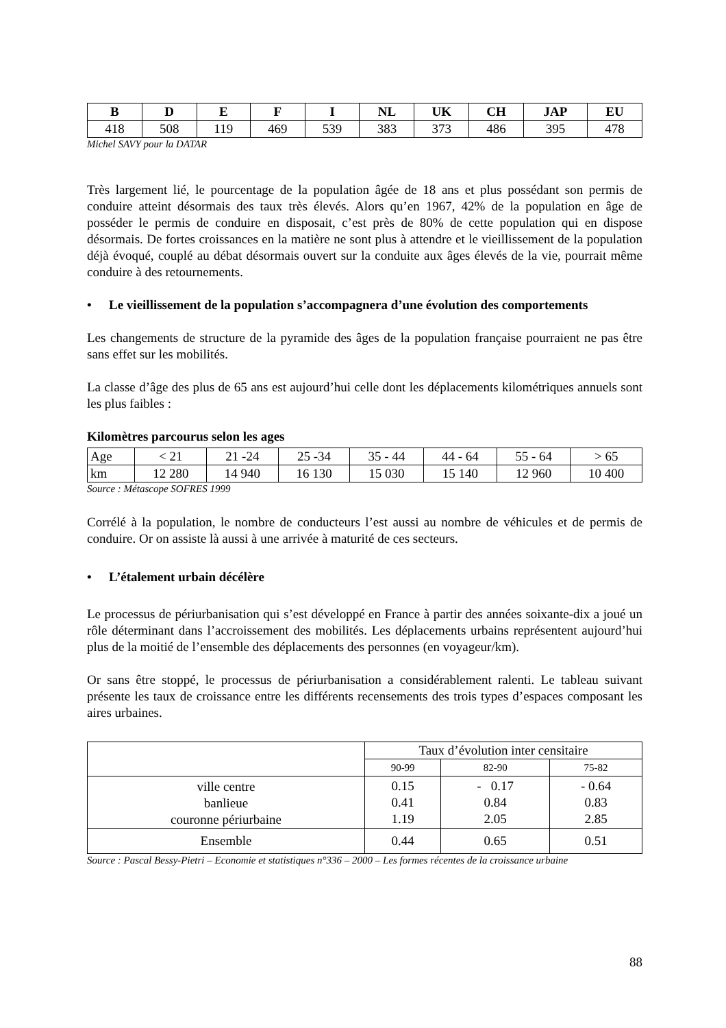| B | D | E | F | I | NL | UK | CH | JAP | EU |
| --- | --- | --- | --- | --- | --- | --- | --- | --- | --- |
| 418 | 508 | 119 | 469 | 539 | 383 | 373 | 486 | 395 | 478 |
Michel SAVY pour la DATAR
Très largement lié, le pourcentage de la population âgée de 18 ans et plus possédant son permis de conduire atteint désormais des taux très élevés. Alors qu’en 1967, 42% de la population en âge de posséder le permis de conduire en disposait, c’est près de 80% de cette population qui en dispose désormais. De fortes croissances en la matière ne sont plus à attendre et le vieillissement de la population déjà évoqué, couplé au débat désormais ouvert sur la conduite aux âges élevés de la vie, pourrait même conduire à des retournements.
• Le vieillissement de la population s’accompagnera d’une évolution des comportements
Les changements de structure de la pyramide des âges de la population française pourraient ne pas être sans effet sur les mobilités.
La classe d’âge des plus de 65 ans est aujourd’hui celle dont les déplacements kilométriques annuels sont les plus faibles :
Kilomètres parcourus selon les ages
| Age | < 21 | 21 -24 | 25 -34 | 35 - 44 | 44 - 64 | 55 - 64 | > 65 |
| km | 12 280 | 14 940 | 16 130 | 15 030 | 15 140 | 12 960 | 10 400 |
Source : Métascope SOFRES 1999
Corrélé à la population, le nombre de conducteurs l’est aussi au nombre de véhicules et de permis de conduire. Or on assiste là aussi à une arrivée à maturité de ces secteurs.
• L’étalement urbain décélère
Le processus de périurbanisation qui s’est développé en France à partir des années soixante-dix a joué un rôle déterminant dans l’accroissement des mobilités. Les déplacements urbains représentent aujourd’hui plus de la moitié de l’ensemble des déplacements des personnes (en voyageur/km).
Or sans être stoppé, le processus de périurbanisation a considérablement ralenti. Le tableau suivant présente les taux de croissance entre les différents recensements des trois types d’espaces composant les aires urbaines.
| | Taux d’évolution inter censitaire | | |
| | 90-99 | 82-90 | 75-82 |
| ville centre banlieue couronne périurbaine | 0.15 0.41 1.19 | - 0.17 0.84 2.05 | - 0.64 0.83 2.85 |
| Ensemble | 0.44 | 0.65 | 0.51 |
Source : Pascal Bessy-Pietri – Economie et statistiques n°336 – 2000 – Les formes récentes de la croissance urbaine
88